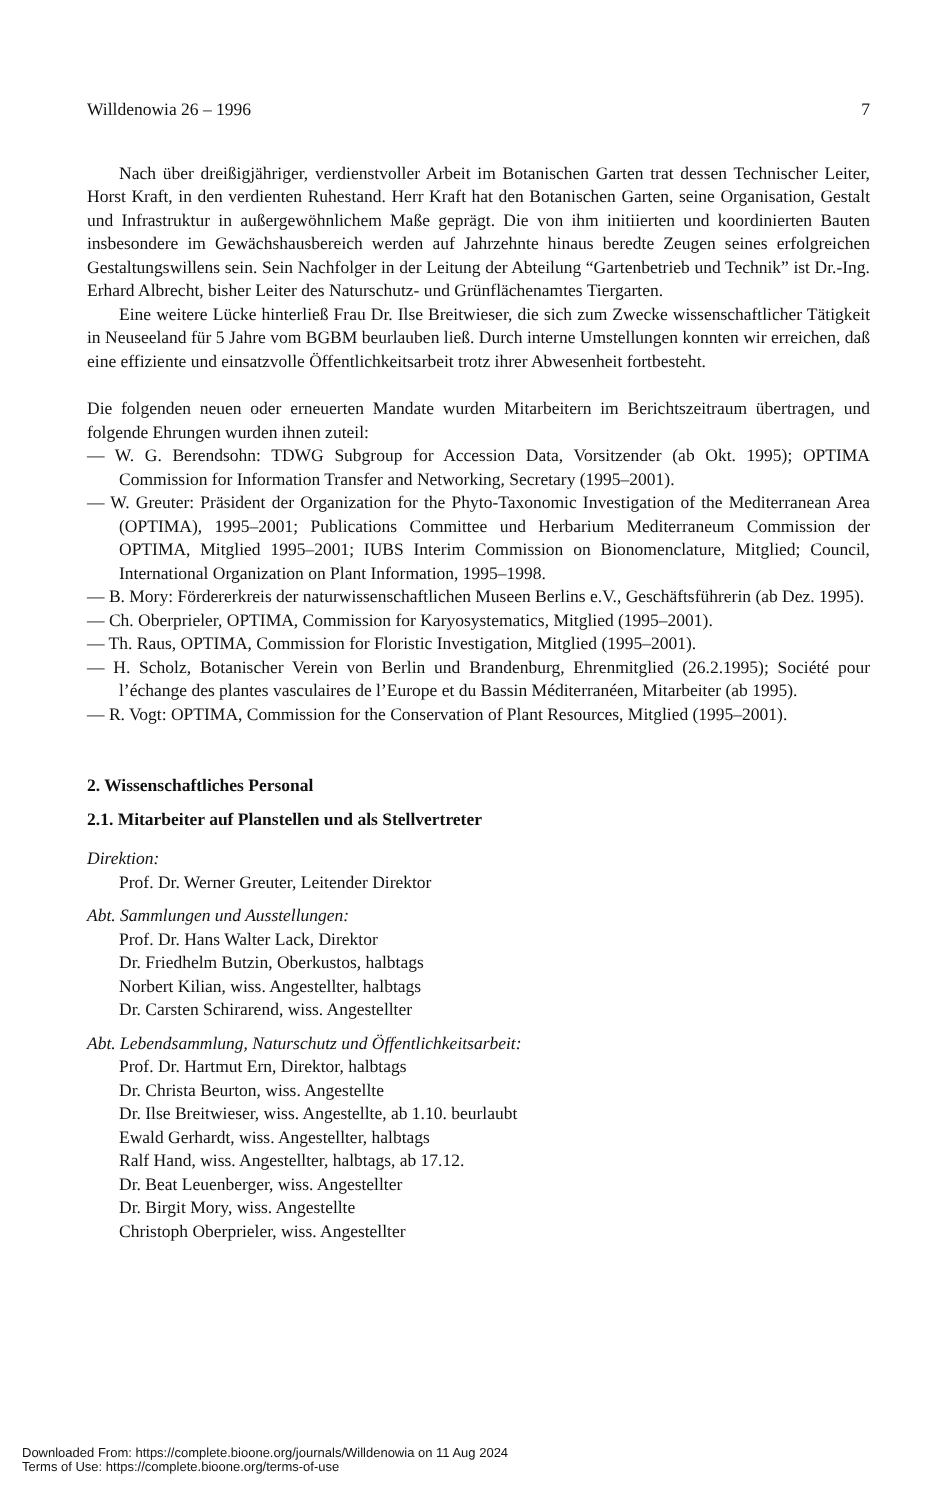Willdenowia 26 – 1996 7
Nach über dreißigjähriger, verdienstvoller Arbeit im Botanischen Garten trat dessen Technischer Leiter, Horst Kraft, in den verdienten Ruhestand. Herr Kraft hat den Botanischen Garten, seine Organisation, Gestalt und Infrastruktur in außergewöhnlichem Maße geprägt. Die von ihm initiierten und koordinierten Bauten insbesondere im Gewächshausbereich werden auf Jahrzehnte hinaus beredte Zeugen seines erfolgreichen Gestaltungswillens sein. Sein Nachfolger in der Leitung der Abteilung “Gartenbetrieb und Technik” ist Dr.-Ing. Erhard Albrecht, bisher Leiter des Naturschutz- und Grünflächenamtes Tiergarten.
Eine weitere Lücke hinterließ Frau Dr. Ilse Breitwieser, die sich zum Zwecke wissenschaftlicher Tätigkeit in Neuseeland für 5 Jahre vom BGBM beurlauben ließ. Durch interne Umstellungen konnten wir erreichen, daß eine effiziente und einsatzvolle Öffentlichkeitsarbeit trotz ihrer Abwesenheit fortbesteht.
Die folgenden neuen oder erneuerten Mandate wurden Mitarbeitern im Berichtszeitraum übertragen, und folgende Ehrungen wurden ihnen zuteil:
— W. G. Berendsohn: TDWG Subgroup for Accession Data, Vorsitzender (ab Okt. 1995); OPTIMA Commission for Information Transfer and Networking, Secretary (1995–2001).
— W. Greuter: Präsident der Organization for the Phyto-Taxonomic Investigation of the Mediterranean Area (OPTIMA), 1995–2001; Publications Committee und Herbarium Mediterraneum Commission der OPTIMA, Mitglied 1995–2001; IUBS Interim Commission on Bionomenclature, Mitglied; Council, International Organization on Plant Information, 1995–1998.
— B. Mory: Fördererkreis der naturwissenschaftlichen Museen Berlins e.V., Geschäftsführerin (ab Dez. 1995).
— Ch. Oberprieler, OPTIMA, Commission for Karyosystematics, Mitglied (1995–2001).
— Th. Raus, OPTIMA, Commission for Floristic Investigation, Mitglied (1995–2001).
— H. Scholz, Botanischer Verein von Berlin und Brandenburg, Ehrenmitglied (26.2.1995); Société pour l’échange des plantes vasculaires de l’Europe et du Bassin Méditerranéen, Mitarbeiter (ab 1995).
— R. Vogt: OPTIMA, Commission for the Conservation of Plant Resources, Mitglied (1995–2001).
2. Wissenschaftliches Personal
2.1. Mitarbeiter auf Planstellen und als Stellvertreter
Direktion:
Prof. Dr. Werner Greuter, Leitender Direktor
Abt. Sammlungen und Ausstellungen:
Prof. Dr. Hans Walter Lack, Direktor
Dr. Friedhelm Butzin, Oberkustos, halbtags
Norbert Kilian, wiss. Angestellter, halbtags
Dr. Carsten Schirarend, wiss. Angestellter
Abt. Lebendsammlung, Naturschutz und Öffentlichkeitsarbeit:
Prof. Dr. Hartmut Ern, Direktor, halbtags
Dr. Christa Beurton, wiss. Angestellte
Dr. Ilse Breitwieser, wiss. Angestellte, ab 1.10. beurlaubt
Ewald Gerhardt, wiss. Angestellter, halbtags
Ralf Hand, wiss. Angestellter, halbtags, ab 17.12.
Dr. Beat Leuenberger, wiss. Angestellter
Dr. Birgit Mory, wiss. Angestellte
Christoph Oberprieler, wiss. Angestellter
Downloaded From: https://complete.bioone.org/journals/Willdenowia on 11 Aug 2024
Terms of Use: https://complete.bioone.org/terms-of-use